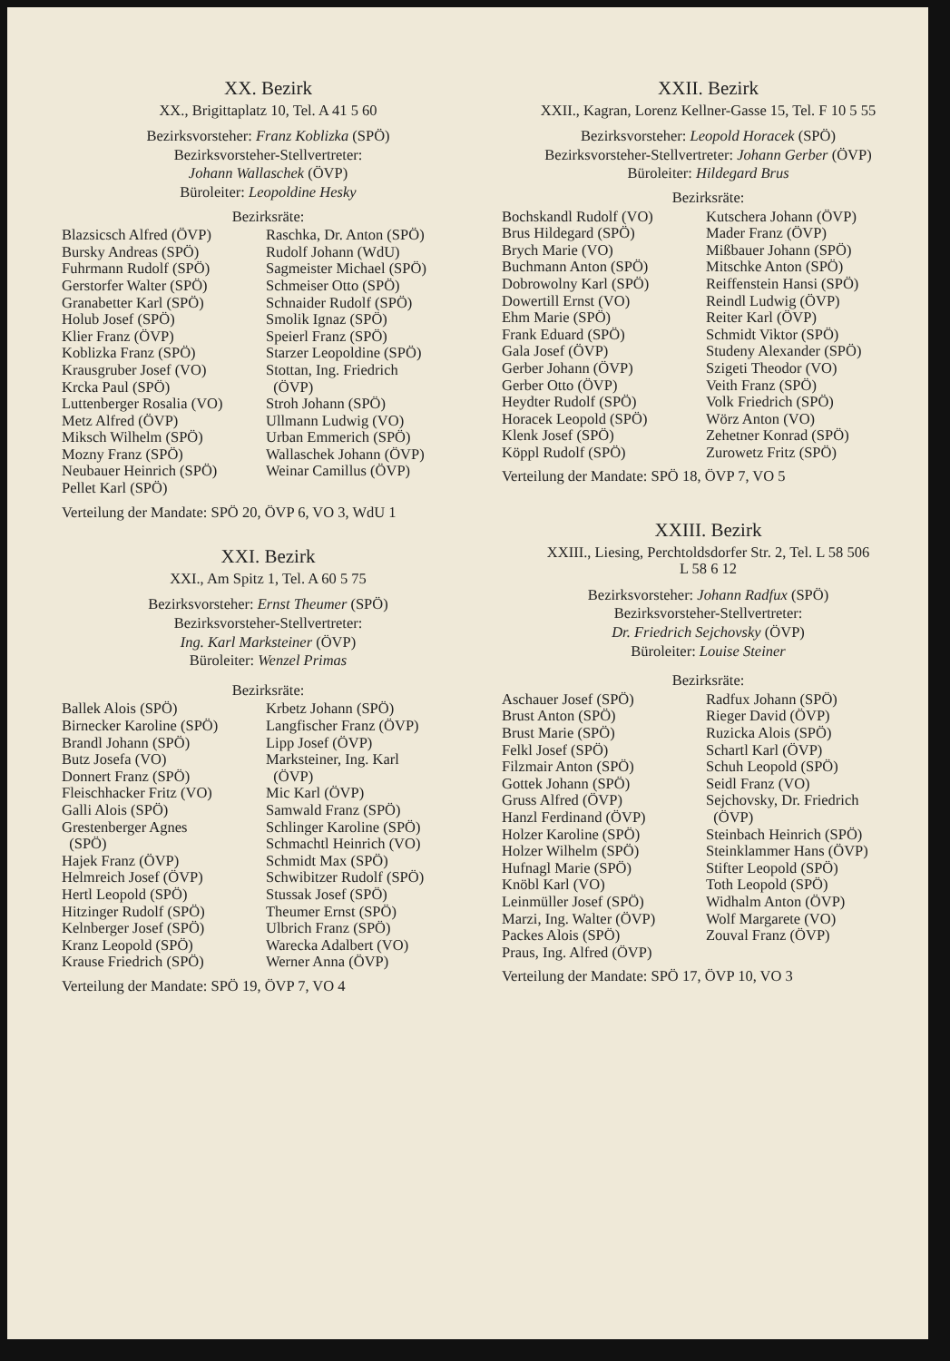XX. Bezirk
XX., Brigittaplatz 10, Tel. A 41 5 60
Bezirksvorsteher: Franz Koblizka (SPÖ)
Bezirksvorsteher-Stellvertreter:
Johann Wallaschek (ÖVP)
Büroleiter: Leopoldine Hesky
Bezirksräte:
Blazsicsch Alfred (ÖVP)
Bursky Andreas (SPÖ)
Fuhrmann Rudolf (SPÖ)
Gerstorfer Walter (SPÖ)
Granabetter Karl (SPÖ)
Holub Josef (SPÖ)
Klier Franz (ÖVP)
Koblizka Franz (SPÖ)
Krausgruber Josef (VO)
Krcka Paul (SPÖ)
Luttenberger Rosalia (VO)
Metz Alfred (ÖVP)
Miksch Wilhelm (SPÖ)
Mozny Franz (SPÖ)
Neubauer Heinrich (SPÖ)
Pellet Karl (SPÖ)
Raschka, Dr. Anton (SPÖ)
Rudolf Johann (WdU)
Sagmeister Michael (SPÖ)
Schmeiser Otto (SPÖ)
Schnaider Rudolf (SPÖ)
Smolik Ignaz (SPÖ)
Speierl Franz (SPÖ)
Starzer Leopoldine (SPÖ)
Stottan, Ing. Friedrich
(ÖVP)
Stroh Johann (SPÖ)
Ullmann Ludwig (VO)
Urban Emmerich (SPÖ)
Wallaschek Johann (ÖVP)
Weinar Camillus (ÖVP)
Verteilung der Mandate: SPÖ 20, ÖVP 6, VO 3, WdU 1
XXI. Bezirk
XXI., Am Spitz 1, Tel. A 60 5 75
Bezirksvorsteher: Ernst Theumer (SPÖ)
Bezirksvorsteher-Stellvertreter:
Ing. Karl Markstei­ner (ÖVP)
Büroleiter: Wenzel Primas
Bezirksräte:
Ballek Alois (SPÖ)
Birnecker Karoline (SPÖ)
Brandl Johann (SPÖ)
Butz Josefa (VO)
Donnert Franz (SPÖ)
Fleischhacker Fritz (VO)
Galli Alois (SPÖ)
Grestenberger Agnes
(SPÖ)
Hajek Franz (ÖVP)
Helmreich Josef (ÖVP)
Hertl Leopold (SPÖ)
Hitzinger Rudolf (SPÖ)
Kelnberger Josef (SPÖ)
Kranz Leopold (SPÖ)
Krause Friedrich (SPÖ)
Krbetz Johann (SPÖ)
Langfischer Franz (ÖVP)
Lipp Josef (ÖVP)
Marksteiner, Ing. Karl
(ÖVP)
Mic Karl (ÖVP)
Samwald Franz (SPÖ)
Schlinger Karoline (SPÖ)
Schmachtl Heinrich (VO)
Schmidt Max (SPÖ)
Schwibitzer Rudolf (SPÖ)
Stussak Josef (SPÖ)
Theumer Ernst (SPÖ)
Ulbrich Franz (SPÖ)
Warecka Adalbert (VO)
Werner Anna (ÖVP)
Verteilung der Mandate: SPÖ 19, ÖVP 7, VO 4
XXII. Bezirk
XXII., Kagran, Lorenz Kellner-Gasse 15, Tel. F 10 5 55
Bezirksvorsteher: Leopold Horacek (SPÖ)
Bezirksvorsteher-Stellvertreter: Johann Gerber (ÖVP)
Büroleiter: Hildegard Brus
Bezirksräte:
Bochskandl Rudolf (VO)
Brus Hildegard (SPÖ)
Brych Marie (VO)
Buchmann Anton (SPÖ)
Dobrowolny Karl (SPÖ)
Dowertill Ernst (VO)
Ehm Marie (SPÖ)
Frank Eduard (SPÖ)
Gala Josef (ÖVP)
Gerber Johann (ÖVP)
Gerber Otto (ÖVP)
Heydter Rudolf (SPÖ)
Horacek Leopold (SPÖ)
Klenk Josef (SPÖ)
Köppl Rudolf (SPÖ)
Kutschera Johann (ÖVP)
Mader Franz (ÖVP)
Mißbauer Johann (SPÖ)
Mitschke Anton (SPÖ)
Reiffenstein Hansi (SPÖ)
Reindl Ludwig (ÖVP)
Reiter Karl (ÖVP)
Schmidt Viktor (SPÖ)
Studeny Alexander (SPÖ)
Szigeti Theodor (VO)
Veith Franz (SPÖ)
Volk Friedrich (SPÖ)
Wörz Anton (VO)
Zehetner Konrad (SPÖ)
Zurowetz Fritz (SPÖ)
Verteilung der Mandate: SPÖ 18, ÖVP 7, VO 5
XXIII. Bezirk
XXIII., Liesing, Perchtoldsdorfer Str. 2, Tel. L 58 506
L 58 6 12
Bezirksvorsteher: Johann Radfux (SPÖ)
Bezirksvorsteher-Stellvertreter:
Dr. Friedrich Sejchovsky (ÖVP)
Büroleiter: Louise Steiner
Bezirksräte:
Aschauer Josef (SPÖ)
Brust Anton (SPÖ)
Brust Marie (SPÖ)
Felkl Josef (SPÖ)
Filzmair Anton (SPÖ)
Gottek Johann (SPÖ)
Gruss Alfred (ÖVP)
Hanzl Ferdinand (ÖVP)
Holzer Karoline (SPÖ)
Holzer Wilhelm (SPÖ)
Hufnagl Marie (SPÖ)
Knöbl Karl (VO)
Leinmüller Josef (SPÖ)
Marzi, Ing. Walter (ÖVP)
Packes Alois (SPÖ)
Praus, Ing. Alfred (ÖVP)
Radfux Johann (SPÖ)
Rieger David (ÖVP)
Ruzicka Alois (SPÖ)
Schartl Karl (ÖVP)
Schuh Leopold (SPÖ)
Seidl Franz (VO)
Sejchovsky, Dr. Friedrich
(ÖVP)
Steinbach Heinrich (SPÖ)
Steinklammer Hans (ÖVP)
Stifter Leopold (SPÖ)
Toth Leopold (SPÖ)
Widhalm Anton (ÖVP)
Wolf Margarete (VO)
Zouval Franz (ÖVP)
Verteilung der Mandate: SPÖ 17, ÖVP 10, VO 3